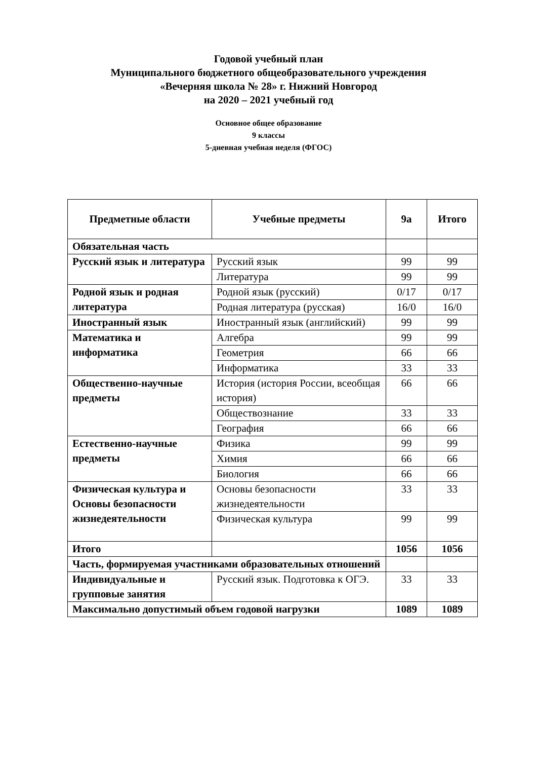Годовой учебный план
Муниципального бюджетного общеобразовательного учреждения
«Вечерняя школа № 28» г. Нижний Новгород
на 2020 – 2021 учебный год
Основное общее образование
9 классы
5-дневная учебная неделя (ФГОС)
| Предметные области | Учебные предметы | 9а | Итого |
| --- | --- | --- | --- |
| Обязательная часть | | | |
| Русский язык и литература | Русский язык | 99 | 99 |
| | Литература | 99 | 99 |
| Родной язык и родная литература | Родной язык (русский) | 0/17 | 0/17 |
| | Родная литература (русская) | 16/0 | 16/0 |
| Иностранный язык | Иностранный язык (английский) | 99 | 99 |
| Математика и информатика | Алгебра | 99 | 99 |
| | Геометрия | 66 | 66 |
| | Информатика | 33 | 33 |
| Общественно-научные предметы | История (история России, всеобщая история) | 66 | 66 |
| | Обществознание | 33 | 33 |
| | География | 66 | 66 |
| Естественно-научные предметы | Физика | 99 | 99 |
| | Химия | 66 | 66 |
| | Биология | 66 | 66 |
| Физическая культура и Основы безопасности жизнедеятельности | Основы безопасности жизнедеятельности | 33 | 33 |
| | Физическая культура | 99 | 99 |
| Итого | | 1056 | 1056 |
| Часть, формируемая участниками образовательных отношений | | | |
| Индивидуальные и групповые занятия | Русский язык. Подготовка к ОГЭ. | 33 | 33 |
| Максимально допустимый объем годовой нагрузки | | 1089 | 1089 |